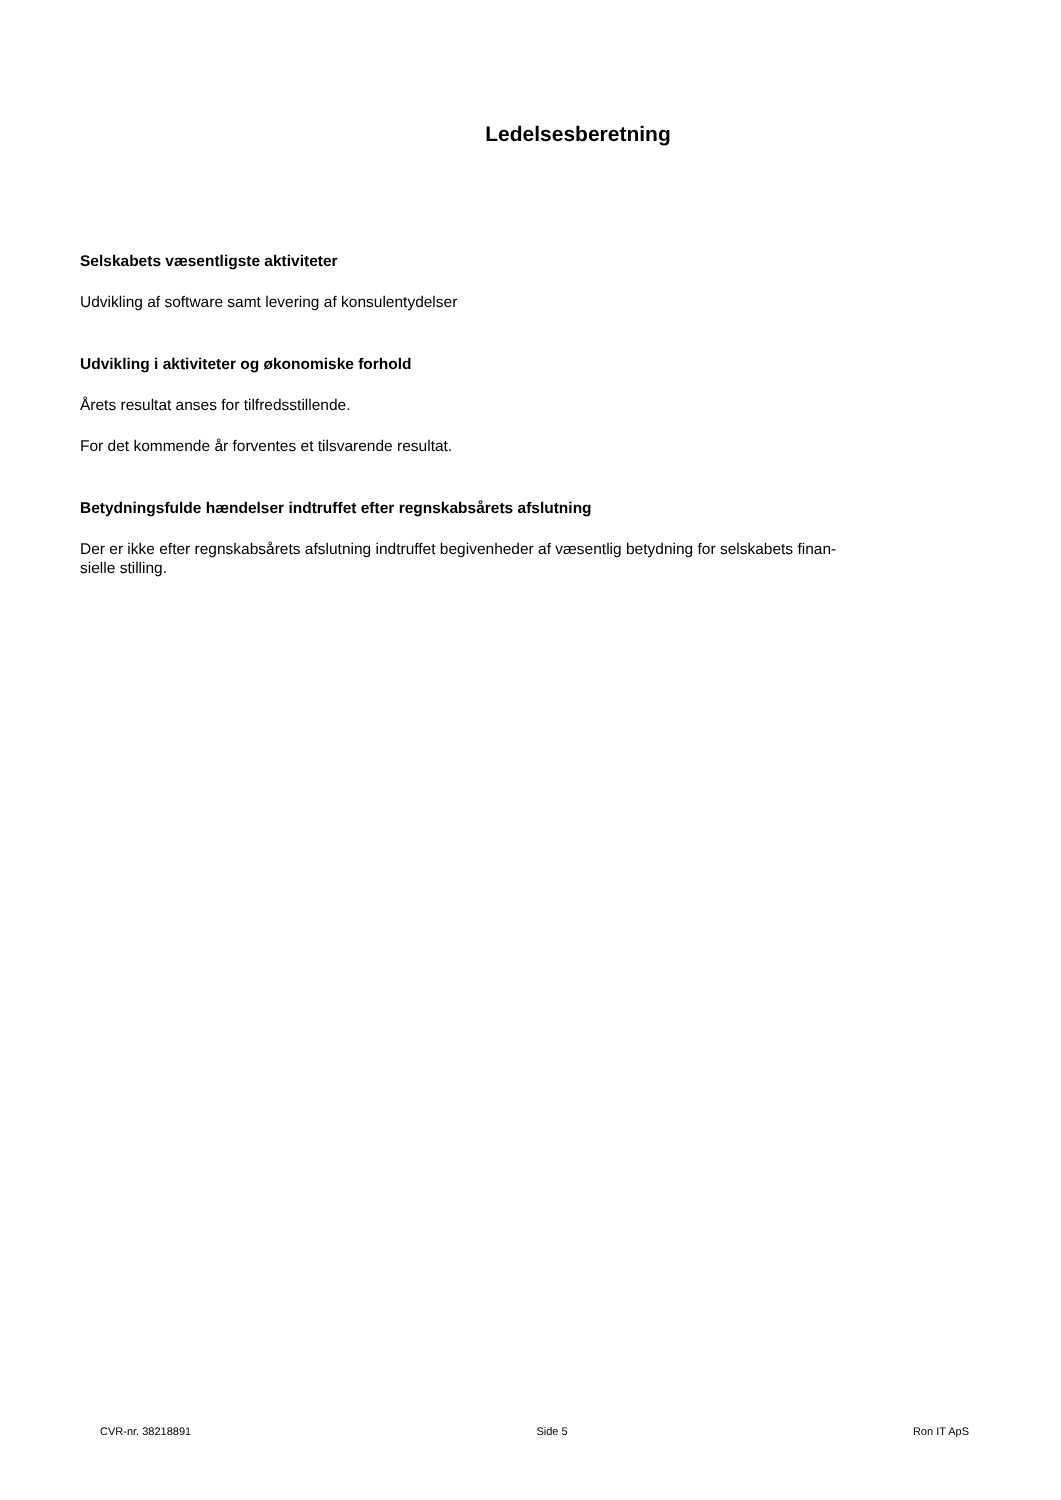Ledelsesberetning
Selskabets væsentligste aktiviteter
Udvikling af software samt levering af konsulentydelser
Udvikling i aktiviteter og økonomiske forhold
Årets resultat anses for tilfredsstillende.
For det kommende år forventes et tilsvarende resultat.
Betydningsfulde hændelser indtruffet efter regnskabsårets afslutning
Der er ikke efter regnskabsårets afslutning indtruffet begivenheder af væsentlig betydning for selskabets finan-
sielle stilling.
CVR-nr. 38218891 Side 5 Ron IT ApS